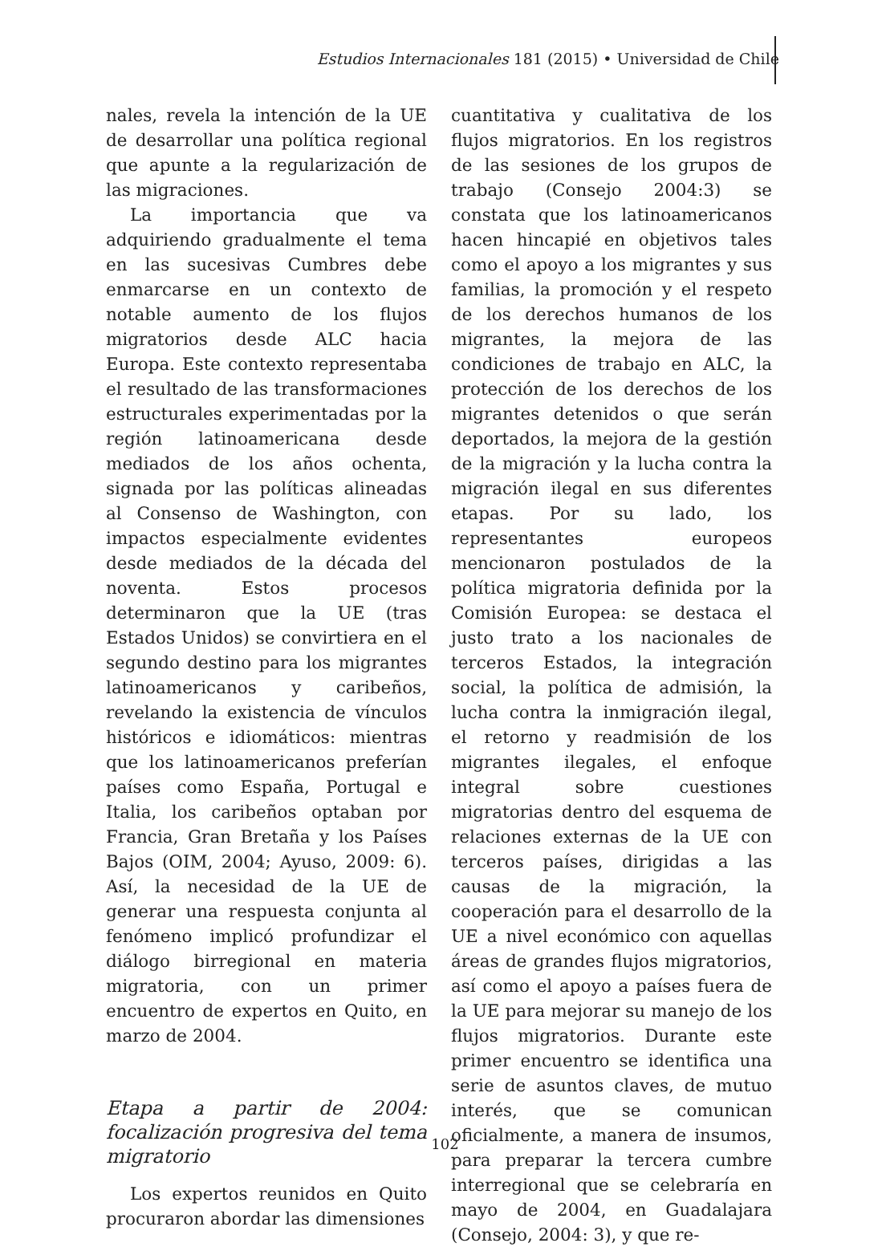Estudios Internacionales 181 (2015) • Universidad de Chile
nales, revela la intención de la UE de desarrollar una política regional que apunte a la regularización de las migraciones.
La importancia que va adquiriendo gradualmente el tema en las sucesivas Cumbres debe enmarcarse en un contexto de notable aumento de los flujos migratorios desde ALC hacia Europa. Este contexto representaba el resultado de las transformaciones estructurales experimentadas por la región latinoamericana desde mediados de los años ochenta, signada por las políticas alineadas al Consenso de Washington, con impactos especialmente evidentes desde mediados de la década del noventa. Estos procesos determinaron que la UE (tras Estados Unidos) se convirtiera en el segundo destino para los migrantes latinoamericanos y caribeños, revelando la existencia de vínculos históricos e idiomáticos: mientras que los latinoamericanos preferían países como España, Portugal e Italia, los caribeños optaban por Francia, Gran Bretaña y los Países Bajos (OIM, 2004; Ayuso, 2009: 6). Así, la necesidad de la UE de generar una respuesta conjunta al fenómeno implicó profundizar el diálogo birregional en materia migratoria, con un primer encuentro de expertos en Quito, en marzo de 2004.
Etapa a partir de 2004: focalización progresiva del tema migratorio
Los expertos reunidos en Quito procuraron abordar las dimensiones
cuantitativa y cualitativa de los flujos migratorios. En los registros de las sesiones de los grupos de trabajo (Consejo 2004:3) se constata que los latinoamericanos hacen hincapié en objetivos tales como el apoyo a los migrantes y sus familias, la promoción y el respeto de los derechos humanos de los migrantes, la mejora de las condiciones de trabajo en ALC, la protección de los derechos de los migrantes detenidos o que serán deportados, la mejora de la gestión de la migración y la lucha contra la migración ilegal en sus diferentes etapas. Por su lado, los representantes europeos mencionaron postulados de la política migratoria definida por la Comisión Europea: se destaca el justo trato a los nacionales de terceros Estados, la integración social, la política de admisión, la lucha contra la inmigración ilegal, el retorno y readmisión de los migrantes ilegales, el enfoque integral sobre cuestiones migratorias dentro del esquema de relaciones externas de la UE con terceros países, dirigidas a las causas de la migración, la cooperación para el desarrollo de la UE a nivel económico con aquellas áreas de grandes flujos migratorios, así como el apoyo a países fuera de la UE para mejorar su manejo de los flujos migratorios. Durante este primer encuentro se identifica una serie de asuntos claves, de mutuo interés, que se comunican oficialmente, a manera de insumos, para preparar la tercera cumbre interregional que se celebraría en mayo de 2004, en Guadalajara (Consejo, 2004: 3), y que re-
102